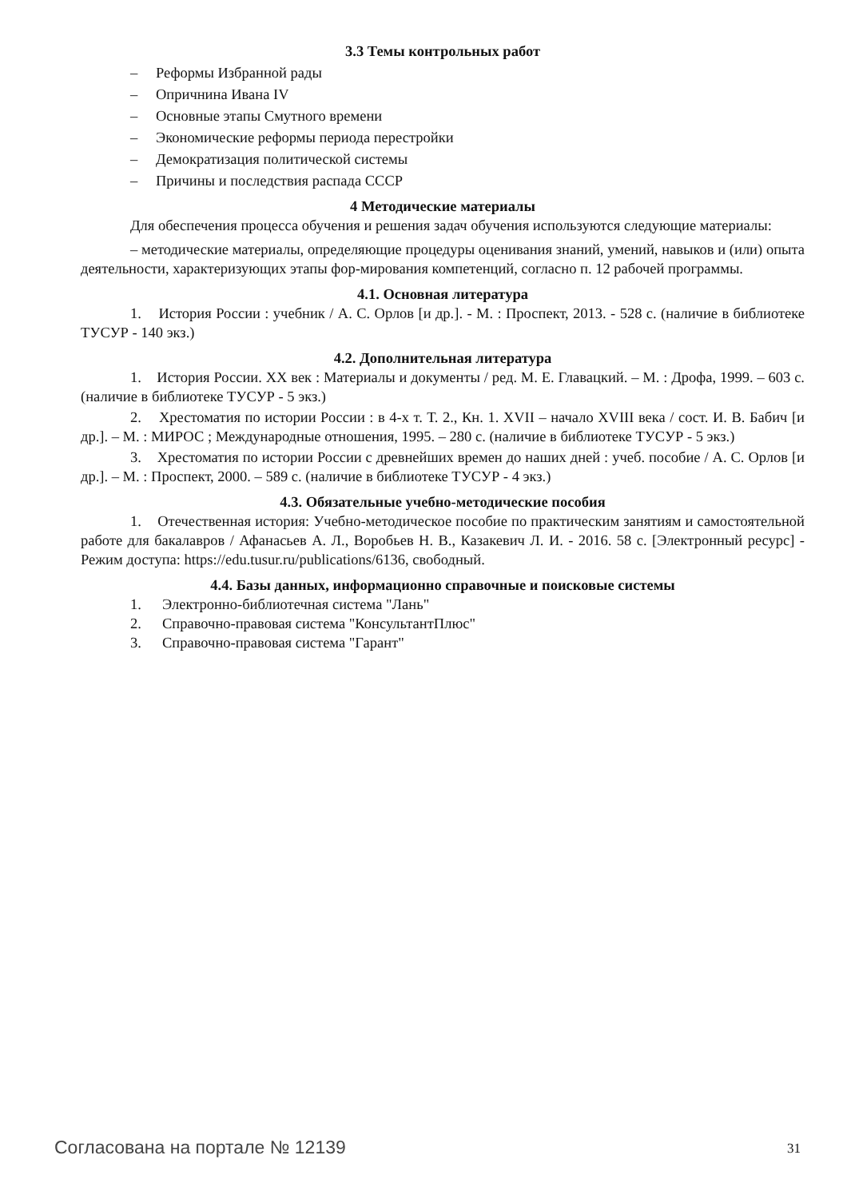3.3 Темы контрольных работ
– Реформы Избранной рады
– Опричнина Ивана IV
– Основные этапы Смутного времени
– Экономические реформы периода перестройки
– Демократизация политической системы
– Причины и последствия распада СССР
4 Методические материалы
Для обеспечения процесса обучения и решения задач обучения используются следующие материалы:
– методические материалы, определяющие процедуры оценивания знаний, умений, навыков и (или) опыта деятельности, характеризующих этапы фор-мирования компетенций, согласно п. 12 рабочей программы.
4.1. Основная литература
1. История России : учебник / А. С. Орлов [и др.]. - М. : Проспект, 2013. - 528 с. (наличие в библиотеке ТУСУР - 140 экз.)
4.2. Дополнительная литература
1. История России. XX век : Материалы и документы / ред. М. Е. Главацкий. – М. : Дрофа, 1999. – 603 с. (наличие в библиотеке ТУСУР - 5 экз.)
2. Хрестоматия по истории России : в 4-х т. Т. 2., Кн. 1. XVII – начало XVIII века / сост. И. В. Бабич [и др.]. – М. : МИРОС ; Международные отношения, 1995. – 280 с. (наличие в библиотеке ТУСУР - 5 экз.)
3. Хрестоматия по истории России с древнейших времен до наших дней : учеб. пособие / А. С. Орлов [и др.]. – М. : Проспект, 2000. – 589 с. (наличие в библиотеке ТУСУР - 4 экз.)
4.3. Обязательные учебно-методические пособия
1. Отечественная история: Учебно-методическое пособие по практическим занятиям и самостоятельной работе для бакалавров / Афанасьев А. Л., Воробьев Н. В., Казакевич Л. И. - 2016. 58 с. [Электронный ресурс] - Режим доступа: https://edu.tusur.ru/publications/6136, свободный.
4.4. Базы данных, информационно справочные и поисковые системы
1. Электронно-библиотечная система "Лань"
2. Справочно-правовая система "КонсультантПлюс"
3. Справочно-правовая система "Гарант"
Согласована на портале № 12139 31